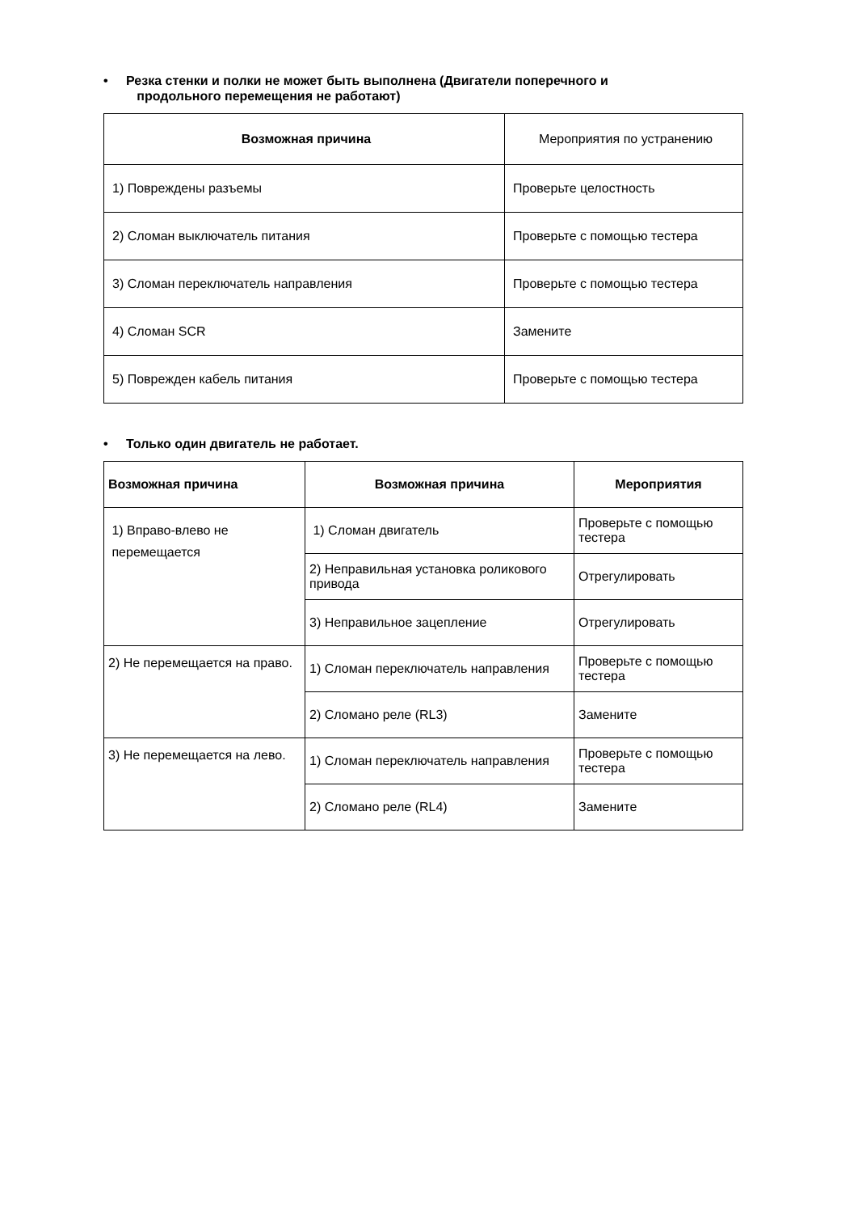• Резка стенки и полки не может быть выполнена (Двигатели поперечного и
продольного перемещения не работают)
| Возможная причина | Мероприятия по устранению |
| --- | --- |
| 1) Повреждены разъемы | Проверьте целостность |
| 2) Сломан выключатель питания | Проверьте с помощью тестера |
| 3) Сломан переключатель направления | Проверьте с помощью тестера |
| 4) Сломан SCR | Замените |
| 5) Поврежден кабель питания | Проверьте с помощью тестера |
• Только один двигатель не работает.
| Возможная причина | Возможная причина | Мероприятия |
| --- | --- | --- |
| 1) Вправо-влево не перемещается | 1) Сломан двигатель | Проверьте с помощью тестера |
| | 2) Неправильная установка роликового привода | Отрегулировать |
| | 3) Неправильное зацепление | Отрегулировать |
| 2) Не перемещается на право. | 1) Сломан переключатель направления | Проверьте с помощью тестера |
| | 2) Сломано реле (RL3) | Замените |
| 3) Не перемещается на лево. | 1) Сломан переключатель направления | Проверьте с помощью тестера |
| | 2) Сломано реле (RL4) | Замените |